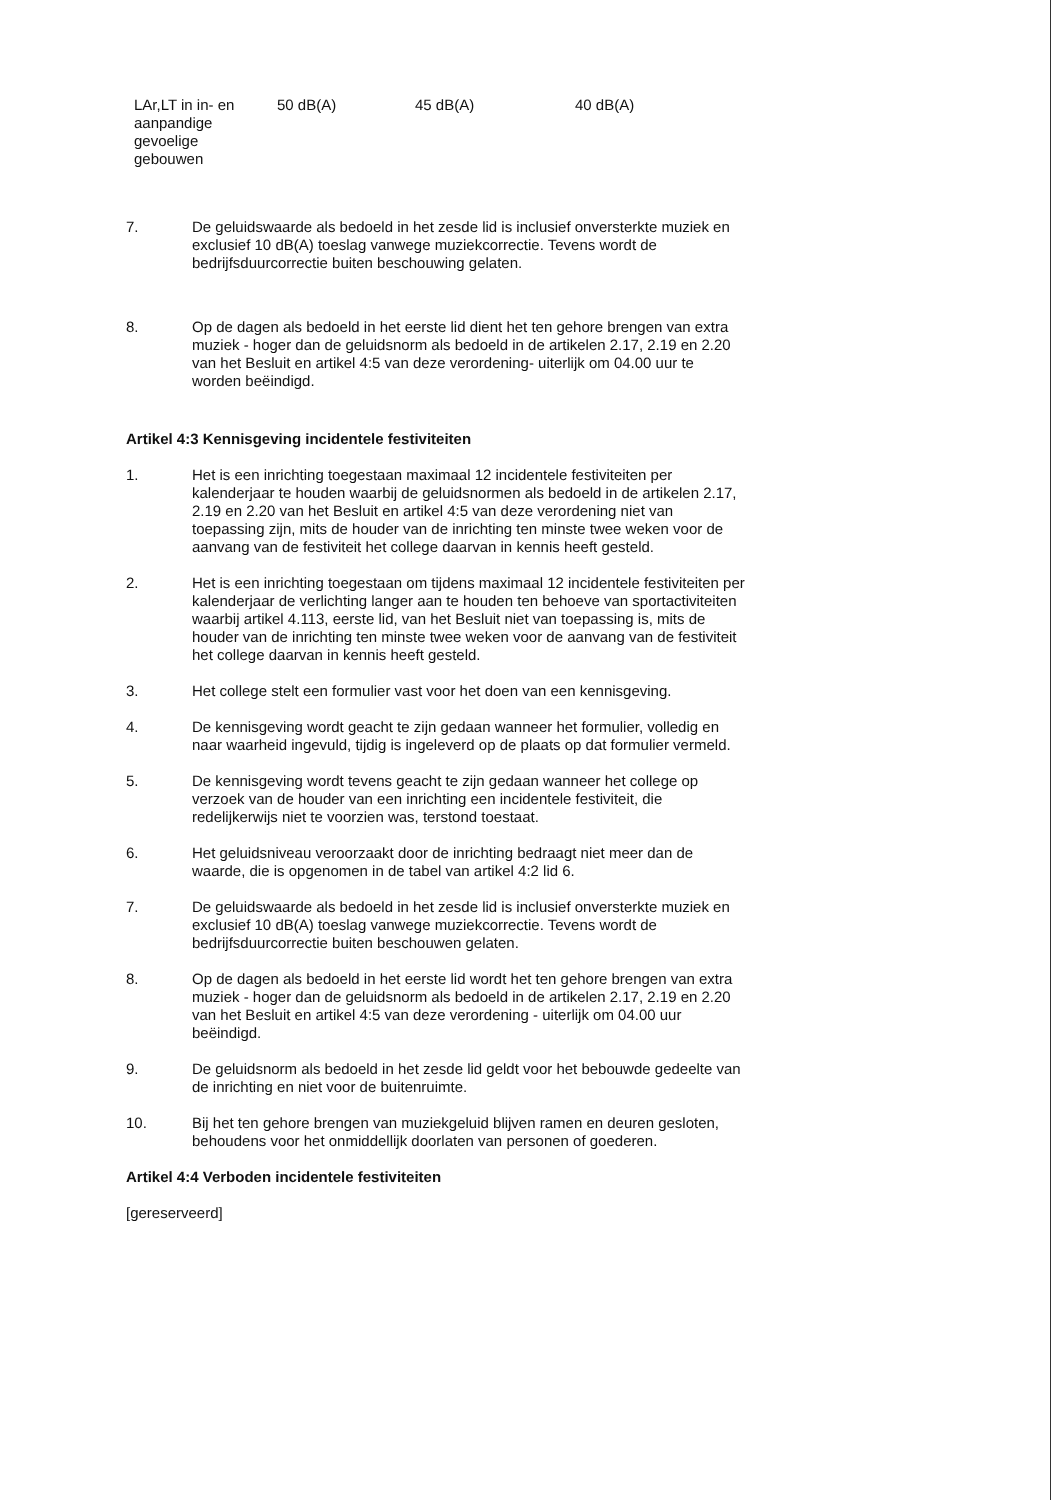| LAr,LT in in- en aanpandige gevoelige gebouwen | 50 dB(A) | 45 dB(A) | 40 dB(A) |
7. De geluidswaarde als bedoeld in het zesde lid is inclusief onversterkte muziek en exclusief 10 dB(A) toeslag vanwege muziekcorrectie. Tevens wordt de bedrijfsduurcorrectie buiten beschouwing gelaten.
8. Op de dagen als bedoeld in het eerste lid dient het ten gehore brengen van extra muziek - hoger dan de geluidsnorm als bedoeld in de artikelen 2.17, 2.19 en 2.20 van het Besluit en artikel 4:5 van deze verordening- uiterlijk om 04.00 uur te worden beëindigd.
Artikel 4:3 Kennisgeving incidentele festiviteiten
1. Het is een inrichting toegestaan maximaal 12 incidentele festiviteiten per kalenderjaar te houden waarbij de geluidsnormen als bedoeld in de artikelen 2.17, 2.19 en 2.20 van het Besluit en artikel 4:5 van deze verordening niet van toepassing zijn, mits de houder van de inrichting ten minste twee weken voor de aanvang van de festiviteit het college daarvan in kennis heeft gesteld.
2. Het is een inrichting toegestaan om tijdens maximaal 12 incidentele festiviteiten per kalenderjaar de verlichting langer aan te houden ten behoeve van sportactiviteiten waarbij artikel 4.113, eerste lid, van het Besluit niet van toepassing is, mits de houder van de inrichting ten minste twee weken voor de aanvang van de festiviteit het college daarvan in kennis heeft gesteld.
3. Het college stelt een formulier vast voor het doen van een kennisgeving.
4. De kennisgeving wordt geacht te zijn gedaan wanneer het formulier, volledig en naar waarheid ingevuld, tijdig is ingeleverd op de plaats op dat formulier vermeld.
5. De kennisgeving wordt tevens geacht te zijn gedaan wanneer het college op verzoek van de houder van een inrichting een incidentele festiviteit, die redelijkerwijs niet te voorzien was, terstond toestaat.
6. Het geluidsniveau veroorzaakt door de inrichting bedraagt niet meer dan de waarde, die is opgenomen in de tabel van artikel 4:2 lid 6.
7. De geluidswaarde als bedoeld in het zesde lid is inclusief onversterkte muziek en exclusief 10 dB(A) toeslag vanwege muziekcorrectie. Tevens wordt de bedrijfsduurcorrectie buiten beschouwen gelaten.
8. Op de dagen als bedoeld in het eerste lid wordt het ten gehore brengen van extra muziek - hoger dan de geluidsnorm als bedoeld in de artikelen 2.17, 2.19 en 2.20 van het Besluit en artikel 4:5 van deze verordening - uiterlijk om 04.00 uur beëindigd.
9. De geluidsnorm als bedoeld in het zesde lid geldt voor het bebouwde gedeelte van de inrichting en niet voor de buitenruimte.
10. Bij het ten gehore brengen van muziekgeluid blijven ramen en deuren gesloten, behoudens voor het onmiddellijk doorlaten van personen of goederen.
Artikel 4:4 Verboden incidentele festiviteiten
[gereserveerd]